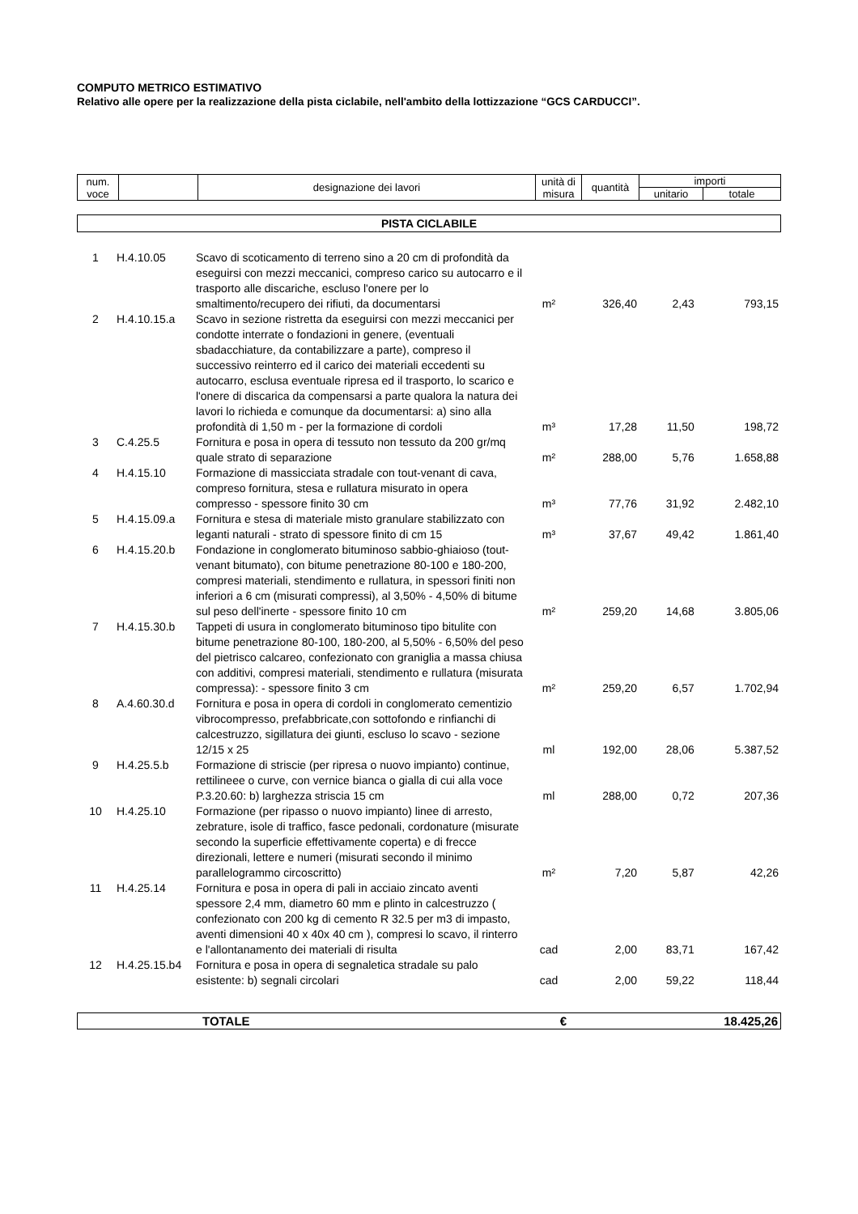COMPUTO METRICO ESTIMATIVO
Relativo alle opere per la realizzazione della pista ciclabile, nell'ambito della lottizzazione “GCS CARDUCCI”.
| num. voce | | designazione dei lavori | unità di misura | quantità | importi | |
| | | | | | unitario | totale |
PISTA CICLABILE
| 1 | H.4.10.05 | Scavo di scoticamento di terreno sino a 20 cm di profondità da eseguirsi con mezzi meccanici, compreso carico su autocarro e il trasporto alle discariche, escluso l'onere per lo smaltimento/recupero dei rifiuti, da documentarsi | m² | 326,40 | 2,43 | 793,15 |
| 2 | H.4.10.15.a | Scavo in sezione ristretta da eseguirsi con mezzi meccanici per condotte interrate o fondazioni in genere, (eventuali sbadacchiature, da contabilizzare a parte), compreso il successivo reinterro ed il carico dei materiali eccedenti su autocarro, esclusa eventuale ripresa ed il trasporto, lo scarico e l'onere di discarica da compensarsi a parte qualora la natura dei lavori lo richieda e comunque da documentarsi: a) sino alla profondità di 1,50 m - per la formazione di cordoli | m³ | 17,28 | 11,50 | 198,72 |
| 3 | C.4.25.5 | Fornitura e posa in opera di tessuto non tessuto da 200 gr/mq quale strato di separazione | m² | 288,00 | 5,76 | 1.658,88 |
| 4 | H.4.15.10 | Formazione di massicciata stradale con tout-venant di cava, compreso fornitura, stesa e rullatura misurato in opera compresso - spessore finito 30 cm | m³ | 77,76 | 31,92 | 2.482,10 |
| 5 | H.4.15.09.a | Fornitura e stesa di materiale misto granulare stabilizzato con leganti naturali - strato di spessore finito di cm 15 | m³ | 37,67 | 49,42 | 1.861,40 |
| 6 | H.4.15.20.b | Fondazione in conglomerato bituminoso sabbio-ghiaioso (tout-venant bitumato), con bitume penetrazione 80-100 e 180-200, compresi materiali, stendimento e rullatura, in spessori finiti non inferiori a 6 cm (misurati compressi), al 3,50% - 4,50% di bitume sul peso dell'inerte - spessore finito 10 cm | m² | 259,20 | 14,68 | 3.805,06 |
| 7 | H.4.15.30.b | Tappeti di usura in conglomerato bituminoso tipo bitulite con bitume penetrazione 80-100, 180-200, al 5,50% - 6,50% del peso del pietrisco calcareo, confezionato con graniglia a massa chiusa con additivi, compresi materiali, stendimento e rullatura (misurata compressa): - spessore finito 3 cm | m² | 259,20 | 6,57 | 1.702,94 |
| 8 | A.4.60.30.d | Fornitura e posa in opera di cordoli in conglomerato cementizio vibrocompresso, prefabbricate,con sottofondo e rinfianchi di calcestruzzo, sigillatura dei giunti, escluso lo scavo - sezione 12/15 x 25 | ml | 192,00 | 28,06 | 5.387,52 |
| 9 | H.4.25.5.b | Formazione di striscie (per ripresa o nuovo impianto) continue, rettilineee o curve, con vernice bianca o gialla di cui alla voce P.3.20.60: b) larghezza striscia 15 cm | ml | 288,00 | 0,72 | 207,36 |
| 10 | H.4.25.10 | Formazione (per ripasso o nuovo impianto) linee di arresto, zebrature, isole di traffico, fasce pedonali, cordonature (misurate secondo la superficie effettivamente coperta) e di frecce direzionali, lettere e numeri (misurati secondo il minimo parallelogrammo circoscritto) | m² | 7,20 | 5,87 | 42,26 |
| 11 | H.4.25.14 | Fornitura e posa in opera di pali in acciaio zincato aventi spessore 2,4 mm, diametro 60 mm e plinto in calcestruzzo ( confezionato con 200 kg di cemento R 32.5 per m3 di impasto, aventi dimensioni 40 x 40x 40 cm ), compresi lo scavo, il rinterro e l'allontanamento dei materiali di risulta | cad | 2,00 | 83,71 | 167,42 |
| 12 | H.4.25.15.b4 | Fornitura e posa in opera di segnaletica stradale su palo esistente: b) segnali circolari | cad | 2,00 | 59,22 | 118,44 |
| | TOTALE | € | 18.425,26 |